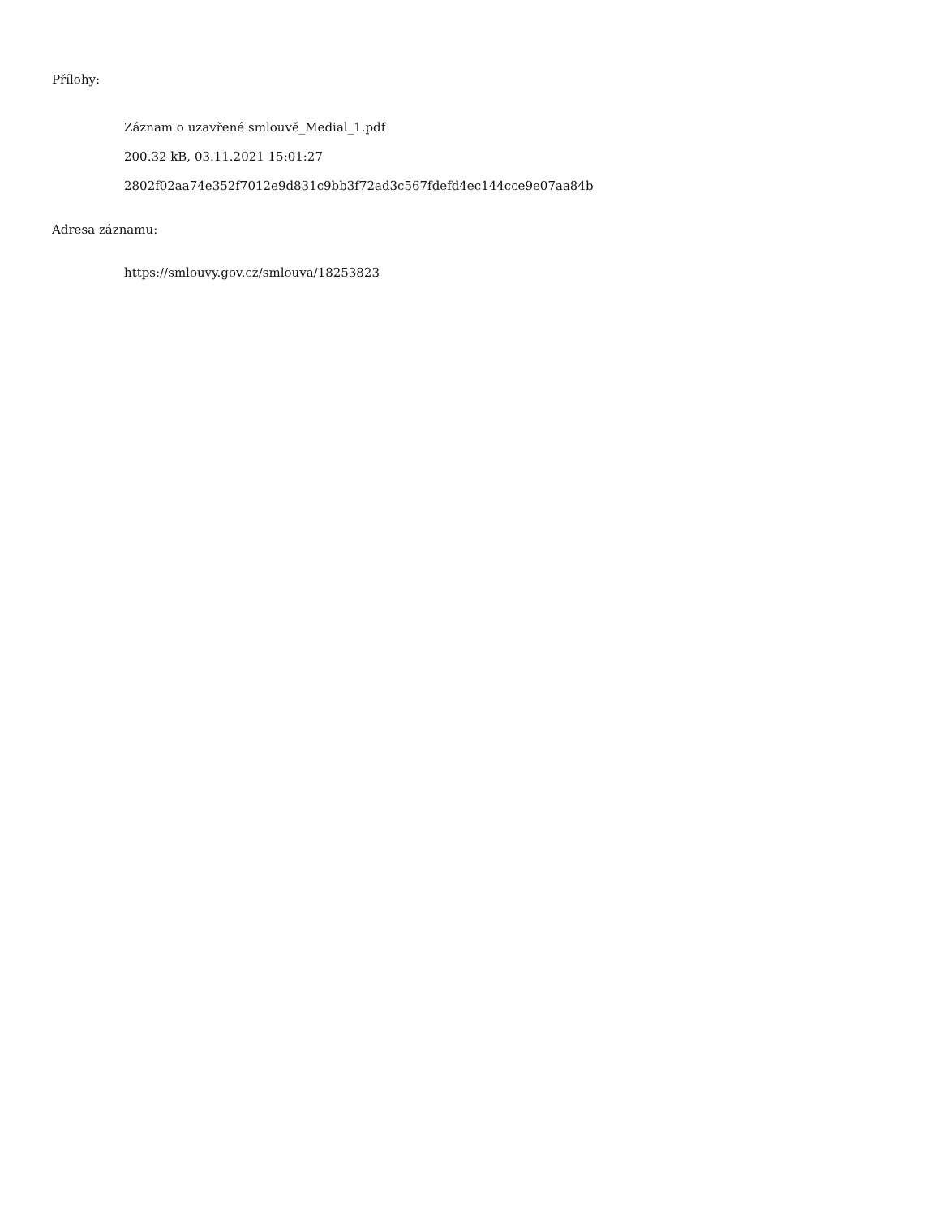Přílohy:
Záznam o uzavřené smlouvě_Medial_1.pdf
200.32 kB, 03.11.2021 15:01:27
2802f02aa74e352f7012e9d831c9bb3f72ad3c567fdefd4ec144cce9e07aa84b
Adresa záznamu:
https://smlouvy.gov.cz/smlouva/18253823